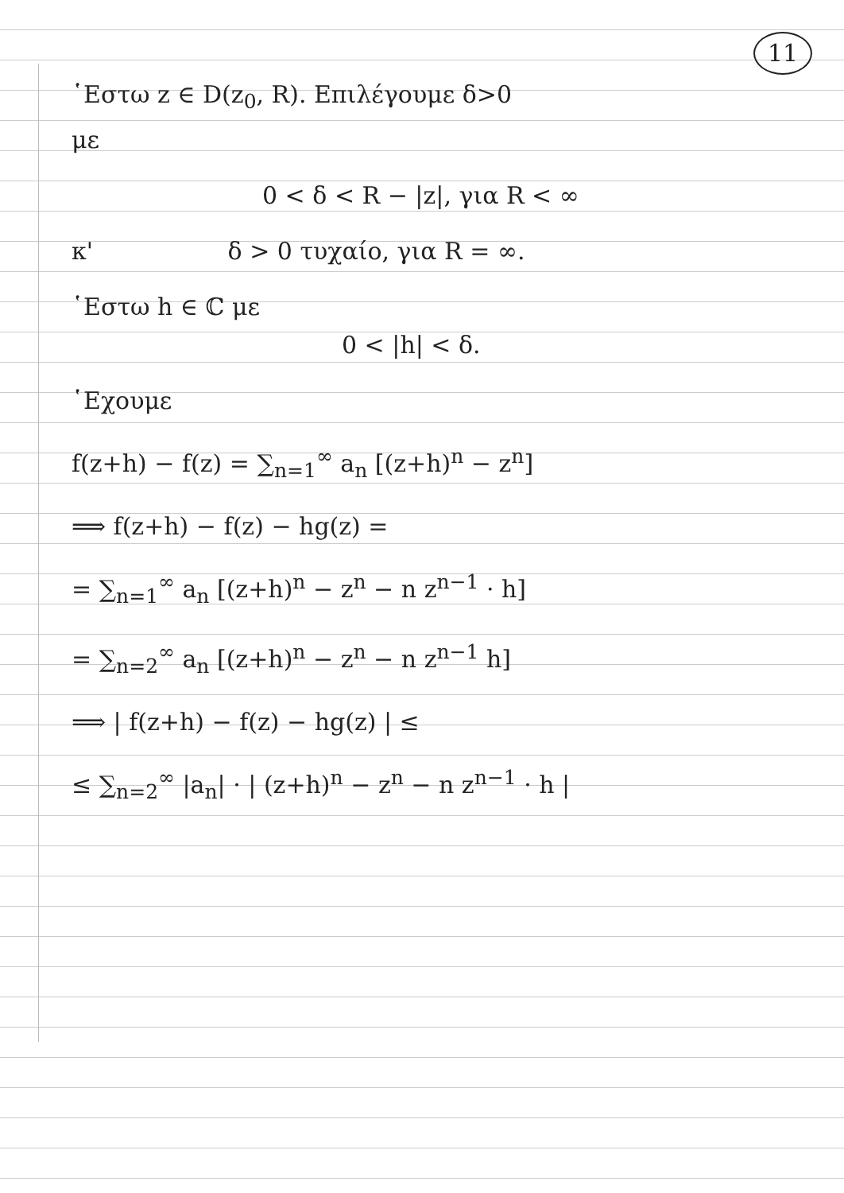11
῾Εστω z ∈ D(z<sub>0</sub>, R). Επιλέγουμε δ>0
με
0 < δ < R − |z|, για R < ∞
κ' δ > 0 τυχαίο, για R = ∞.
῾Εστω h ∈ ℂ με
0 < |h| < δ.
῾Εχουμε
f(z+h) − f(z) = ∑<sub>n=1</sub><sup>∞</sup> a<sub>n</sub> [(z+h)<sup>n</sup> − z<sup>n</sup>]
⟹ f(z+h) − f(z) − hg(z) =
= ∑<sub>n=1</sub><sup>∞</sup> a<sub>n</sub> [(z+h)<sup>n</sup> − z<sup>n</sup> − n z<sup>n−1</sup> · h]
= ∑<sub>n=2</sub><sup>∞</sup> a<sub>n</sub> [(z+h)<sup>n</sup> − z<sup>n</sup> − n z<sup>n−1</sup> h]
⟹ | f(z+h) − f(z) − hg(z) | ≤
≤ ∑<sub>n=2</sub><sup>∞</sup> |a<sub>n</sub>| · | (z+h)<sup>n</sup> − z<sup>n</sup> − n z<sup>n−1</sup> · h |